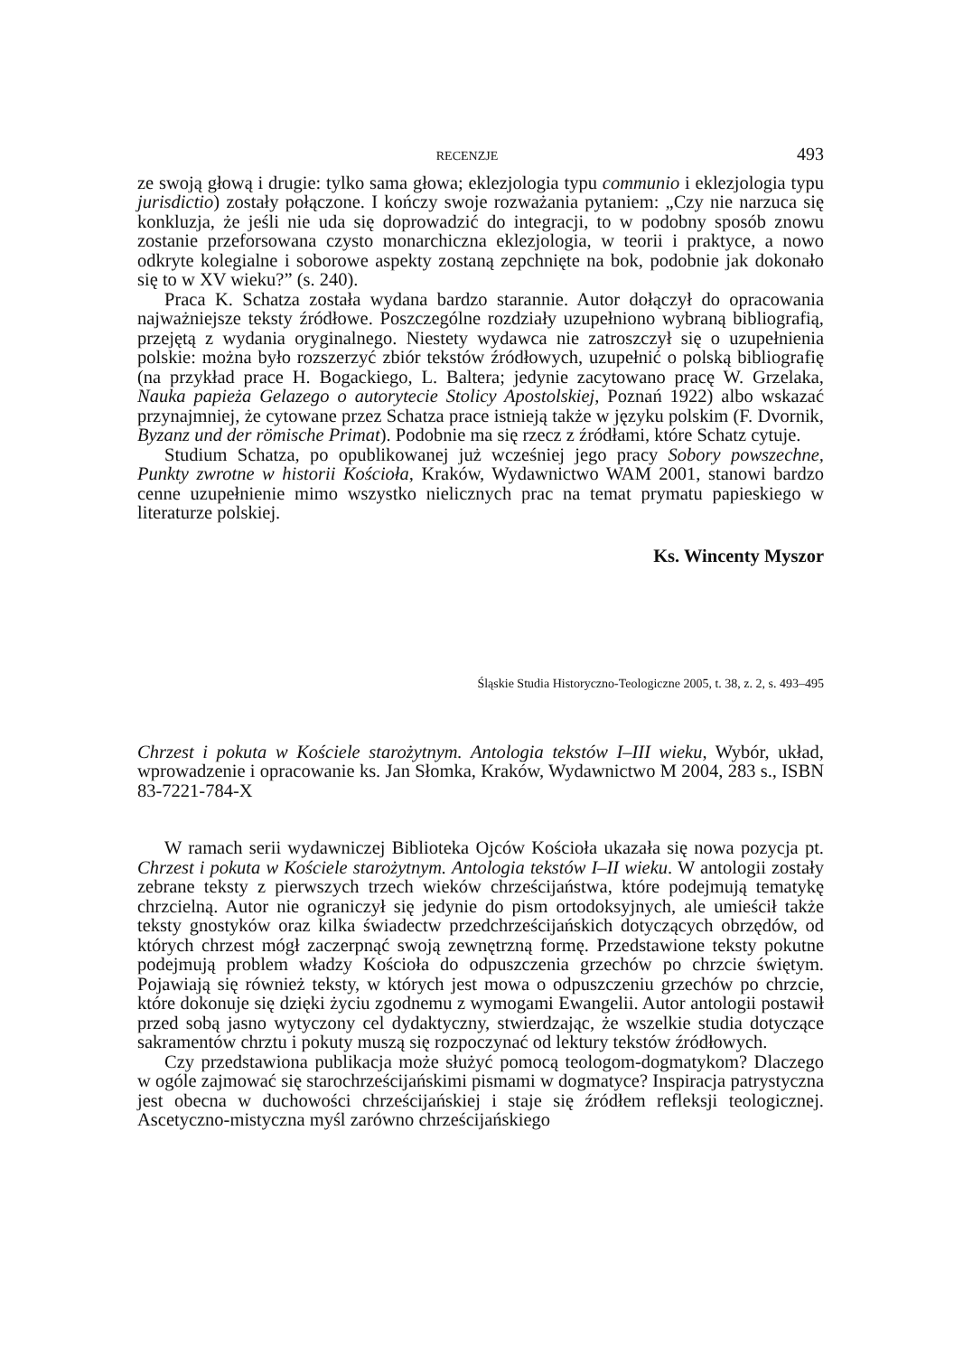RECENZJE 493
ze swoją głową i drugie: tylko sama głowa; eklezjologia typu communio i eklezjologia typu jurisdictio) zostały połączone. I kończy swoje rozważania pytaniem: „Czy nie narzuca się konkluzja, że jeśli nie uda się doprowadzić do integracji, to w podobny sposób znowu zostanie przeforsowana czysto monarchiczna eklezjologia, w teorii i praktyce, a nowo odkryte kolegialne i soborowe aspekty zostaną zepchnięte na bok, podobnie jak dokonało się to w XV wieku?” (s. 240).
Praca K. Schatza została wydana bardzo starannie. Autor dołączył do opracowania najważniejsze teksty źródłowe. Poszczególne rozdziały uzupełniono wybraną bibliografią, przejętą z wydania oryginalnego. Niestety wydawca nie zatroszczył się o uzupełnienia polskie: można było rozszerzyć zbiór tekstów źródłowych, uzupełnić o polską bibliografię (na przykład prace H. Bogackiego, L. Baltera; jedynie zacytowano pracę W. Grzelaka, Nauka papieża Gelazego o autorytecie Stolicy Apostolskiej, Poznań 1922) albo wskazać przynajmniej, że cytowane przez Schatza prace istnieją także w języku polskim (F. Dvornik, Byzanz und der römische Primat). Podobnie ma się rzecz z źródłami, które Schatz cytuje.
Studium Schatza, po opublikowanej już wcześniej jego pracy Sobory powszechne, Punkty zwrotne w historii Kościoła, Kraków, Wydawnictwo WAM 2001, stanowi bardzo cenne uzupełnienie mimo wszystko nielicznych prac na temat prymatu papieskiego w literaturze polskiej.
Ks. Wincenty Myszor
Śląskie Studia Historyczno-Teologiczne 2005, t. 38, z. 2, s. 493–495
Chrzest i pokuta w Kościele starożytnym. Antologia tekstów I–III wieku, Wybór, układ, wprowadzenie i opracowanie ks. Jan Słomka, Kraków, Wydawnictwo M 2004, 283 s., ISBN 83-7221-784-X
W ramach serii wydawniczej Biblioteka Ojców Kościoła ukazała się nowa pozycja pt. Chrzest i pokuta w Kościele starożytnym. Antologia tekstów I–II wieku. W antologii zostały zebrane teksty z pierwszych trzech wieków chrześcijaństwa, które podejmują tematykę chrzcielną. Autor nie ograniczył się jedynie do pism ortodoksyjnych, ale umieścił także teksty gnostyków oraz kilka świadectw przedchrześcijańskich dotyczących obrzędów, od których chrzest mógł zaczerpnąć swoją zewnętrzną formę. Przedstawione teksty pokutne podejmują problem władzy Kościoła do odpuszczenia grzechów po chrzcie świętym. Pojawiają się również teksty, w których jest mowa o odpuszczeniu grzechów po chrzcie, które dokonuje się dzięki życiu zgodnemu z wymogami Ewangelii. Autor antologii postawił przed sobą jasno wytyczony cel dydaktyczny, stwierdzając, że wszelkie studia dotyczące sakramentów chrztu i pokuty muszą się rozpoczynać od lektury tekstów źródłowych.
Czy przedstawiona publikacja może służyć pomocą teologom-dogmatykom? Dlaczego w ogóle zajmować się starochrześcijańskimi pismami w dogmatyce? Inspiracja patrystyczna jest obecna w duchowości chrześcijańskiej i staje się źródłem refleksji teologicznej. Ascetyczno-mistyczna myśl zarówno chrześcijańskiego